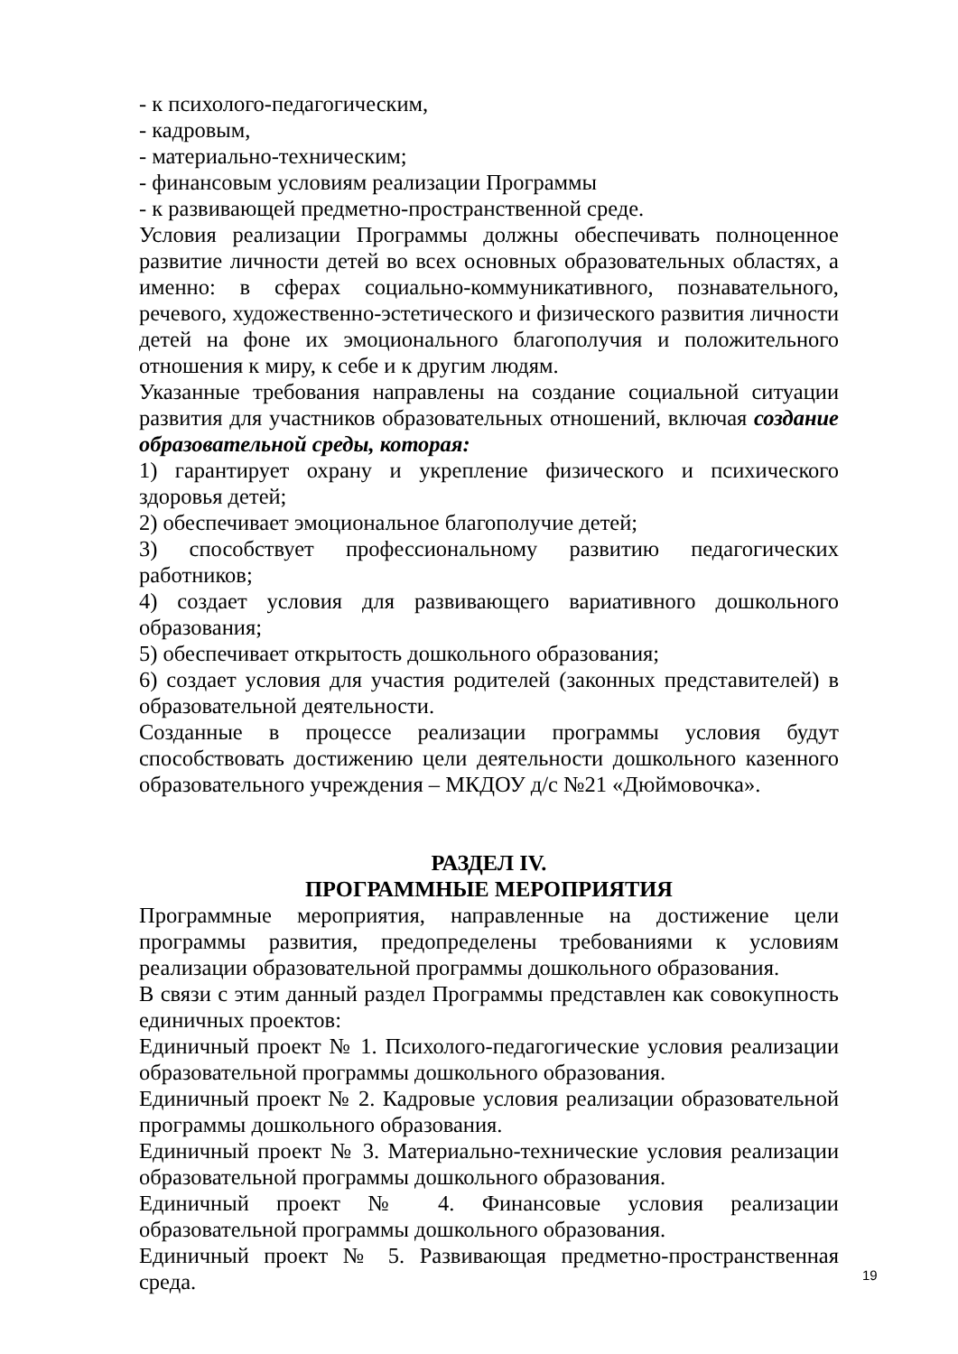- к психолого-педагогическим,
- кадровым,
- материально-техническим;
- финансовым условиям реализации Программы
- к развивающей предметно-пространственной среде.
Условия реализации Программы должны обеспечивать полноценное развитие личности детей во всех основных образовательных областях, а именно: в сферах социально-коммуникативного, познавательного, речевого, художественно-эстетического и физического развития личности детей на фоне их эмоционального благополучия и положительного отношения к миру, к себе и к другим людям.
Указанные требования направлены на создание социальной ситуации развития для участников образовательных отношений, включая создание образовательной среды, которая:
1) гарантирует охрану и укрепление физического и психического здоровья детей;
2) обеспечивает эмоциональное благополучие детей;
3) способствует профессиональному развитию педагогических работников;
4) создает условия для развивающего вариативного дошкольного образования;
5) обеспечивает открытость дошкольного образования;
6) создает условия для участия родителей (законных представителей) в образовательной деятельности.
Созданные в процессе реализации программы условия будут способствовать достижению цели деятельности дошкольного казенного образовательного учреждения – МКДОУ д/с №21 «Дюймовочка».
РАЗДЕЛ IV.
ПРОГРАММНЫЕ МЕРОПРИЯТИЯ
Программные мероприятия, направленные на достижение цели программы развития, предопределены требованиями к условиям реализации образовательной программы дошкольного образования.
В связи с этим данный раздел Программы представлен как совокупность единичных проектов:
Единичный проект № 1. Психолого-педагогические условия реализации образовательной программы дошкольного образования.
Единичный проект № 2. Кадровые условия реализации образовательной программы дошкольного образования.
Единичный проект № 3. Материально-технические условия реализации образовательной программы дошкольного образования.
Единичный проект № 4. Финансовые условия реализации образовательной программы дошкольного образования.
Единичный проект № 5. Развивающая предметно-пространственная среда.
19